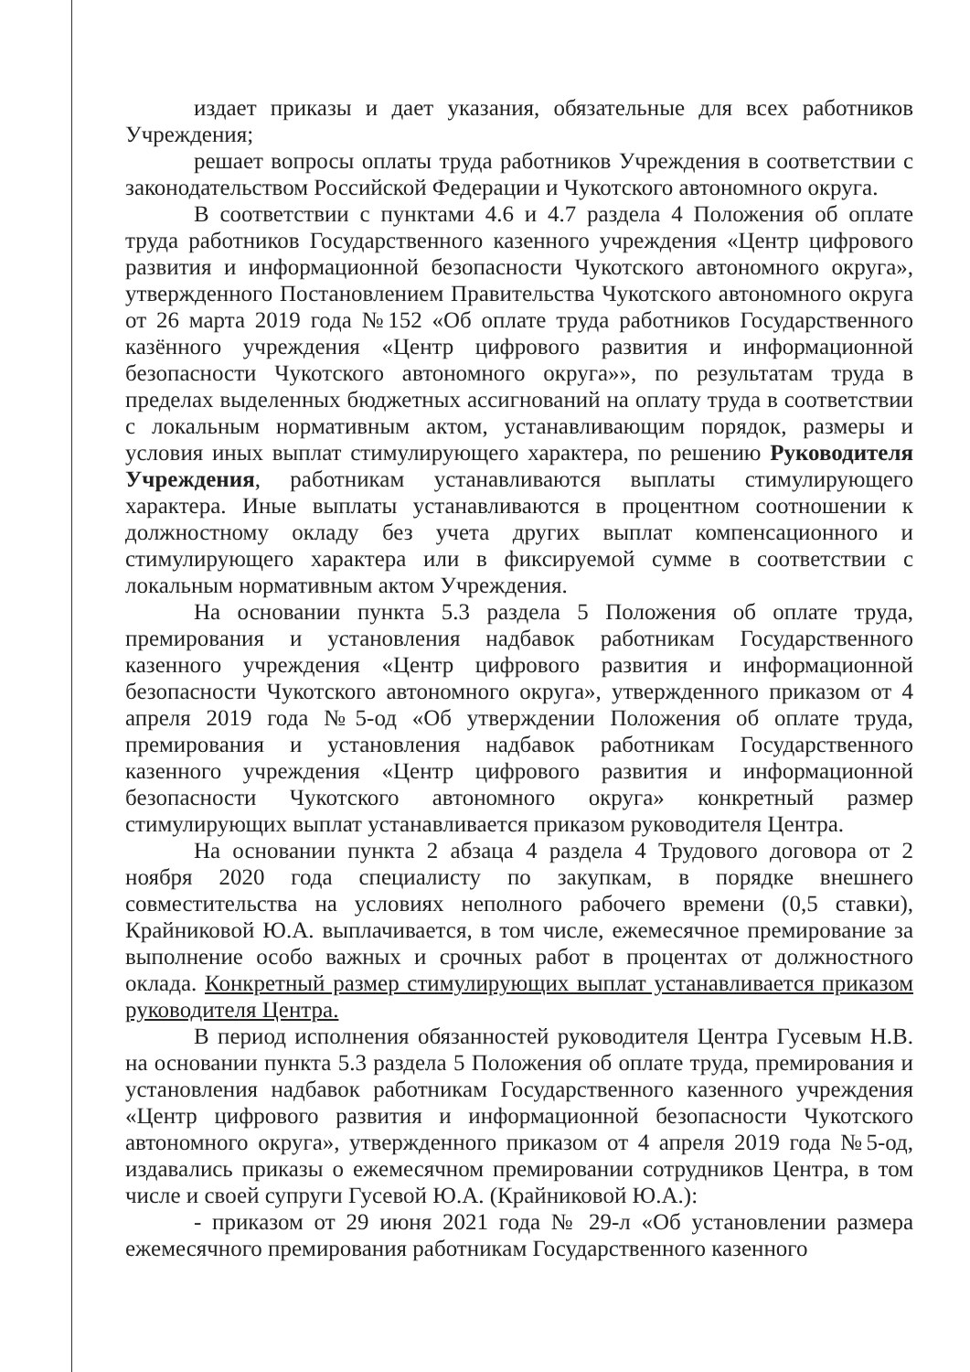издает приказы и дает указания, обязательные для всех работников Учреждения;
решает вопросы оплаты труда работников Учреждения в соответствии с законодательством Российской Федерации и Чукотского автономного округа.
В соответствии с пунктами 4.6 и 4.7 раздела 4 Положения об оплате труда работников Государственного казенного учреждения «Центр цифрового развития и информационной безопасности Чукотского автономного округа», утвержденного Постановлением Правительства Чукотского автономного округа от 26 марта 2019 года №152 «Об оплате труда работников Государственного казённого учреждения «Центр цифрового развития и информационной безопасности Чукотского автономного округа»», по результатам труда в пределах выделенных бюджетных ассигнований на оплату труда в соответствии с локальным нормативным актом, устанавливающим порядок, размеры и условия иных выплат стимулирующего характера, по решению Руководителя Учреждения, работникам устанавливаются выплаты стимулирующего характера. Иные выплаты устанавливаются в процентном соотношении к должностному окладу без учета других выплат компенсационного и стимулирующего характера или в фиксируемой сумме в соответствии с локальным нормативным актом Учреждения.
На основании пункта 5.3 раздела 5 Положения об оплате труда, премирования и установления надбавок работникам Государственного казенного учреждения «Центр цифрового развития и информационной безопасности Чукотского автономного округа», утвержденного приказом от 4 апреля 2019 года №5-од «Об утверждении Положения об оплате труда, премирования и установления надбавок работникам Государственного казенного учреждения «Центр цифрового развития и информационной безопасности Чукотского автономного округа» конкретный размер стимулирующих выплат устанавливается приказом руководителя Центра.
На основании пункта 2 абзаца 4 раздела 4 Трудового договора от 2 ноября 2020 года специалисту по закупкам, в порядке внешнего совместительства на условиях неполного рабочего времени (0,5 ставки), Крайниковой Ю.А. выплачивается, в том числе, ежемесячное премирование за выполнение особо важных и срочных работ в процентах от должностного оклада. Конкретный размер стимулирующих выплат устанавливается приказом руководителя Центра.
В период исполнения обязанностей руководителя Центра Гусевым Н.В. на основании пункта 5.3 раздела 5 Положения об оплате труда, премирования и установления надбавок работникам Государственного казенного учреждения «Центр цифрового развития и информационной безопасности Чукотского автономного округа», утвержденного приказом от 4 апреля 2019 года №5-од, издавались приказы о ежемесячном премировании сотрудников Центра, в том числе и своей супруги Гусевой Ю.А. (Крайниковой Ю.А.):
- приказом от 29 июня 2021 года № 29-л «Об установлении размера ежемесячного премирования работникам Государственного казенного